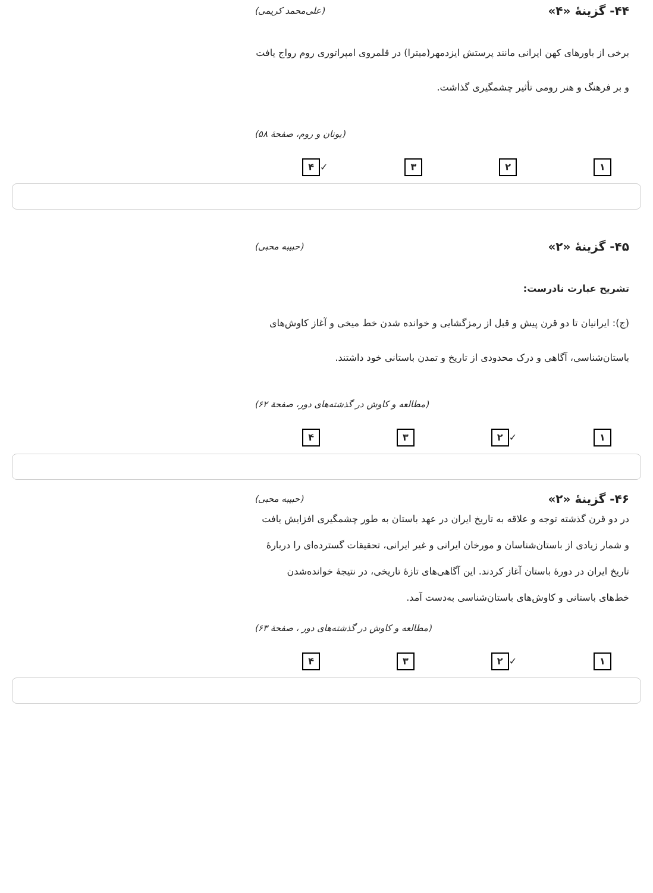۴۴- گزینهٔ «۴» (علی‌محمد کریمی)
برخی از باورهای کهن ایرانی مانند پرستش ایزدمهر(میترا) در قلمروی امپراتوری روم رواج یافت و بر فرهنگ و هنر رومی تأثیر چشمگیری گذاشت.
(یونان و روم، صفحهٔ ۵۸)
۱ ۲ ۳ ✓ ۴
۴۵- گزینهٔ «۲» (حبیبه محبی)
تشریح عبارت نادرست:
(ج): ایرانیان تا دو قرن پیش و قبل از رمزگشایی و خوانده شدن خط میخی و آغاز کاوش‌های باستان‌شناسی، آگاهی و درک محدودی از تاریخ و تمدن باستانی خود داشتند.
(مطالعه و کاوش در گذشته‌های دور، صفحهٔ ۶۲)
۱ ✓ ۲ ۳ ۴
۴۶- گزینهٔ «۲» (حبیبه محبی)
در دو قرن گذشته توجه و علاقه به تاریخ ایران در عهد باستان به طور چشمگیری افزایش یافت و شمار زیادی از باستان‌شناسان و مورخان ایرانی و غیر ایرانی، تحقیقات گسترده‌ای را دربارهٔ تاریخ ایران در دورهٔ باستان آغاز کردند. این آگاهی‌های تازهٔ تاریخی، در نتیجهٔ خوانده‌شدن خط‌های باستانی و کاوش‌های باستان‌شناسی به‌دست آمد.
(مطالعه و کاوش در گذشته‌های دور ، صفحهٔ ۶۳)
۱ ✓ ۲ ۳ ۴